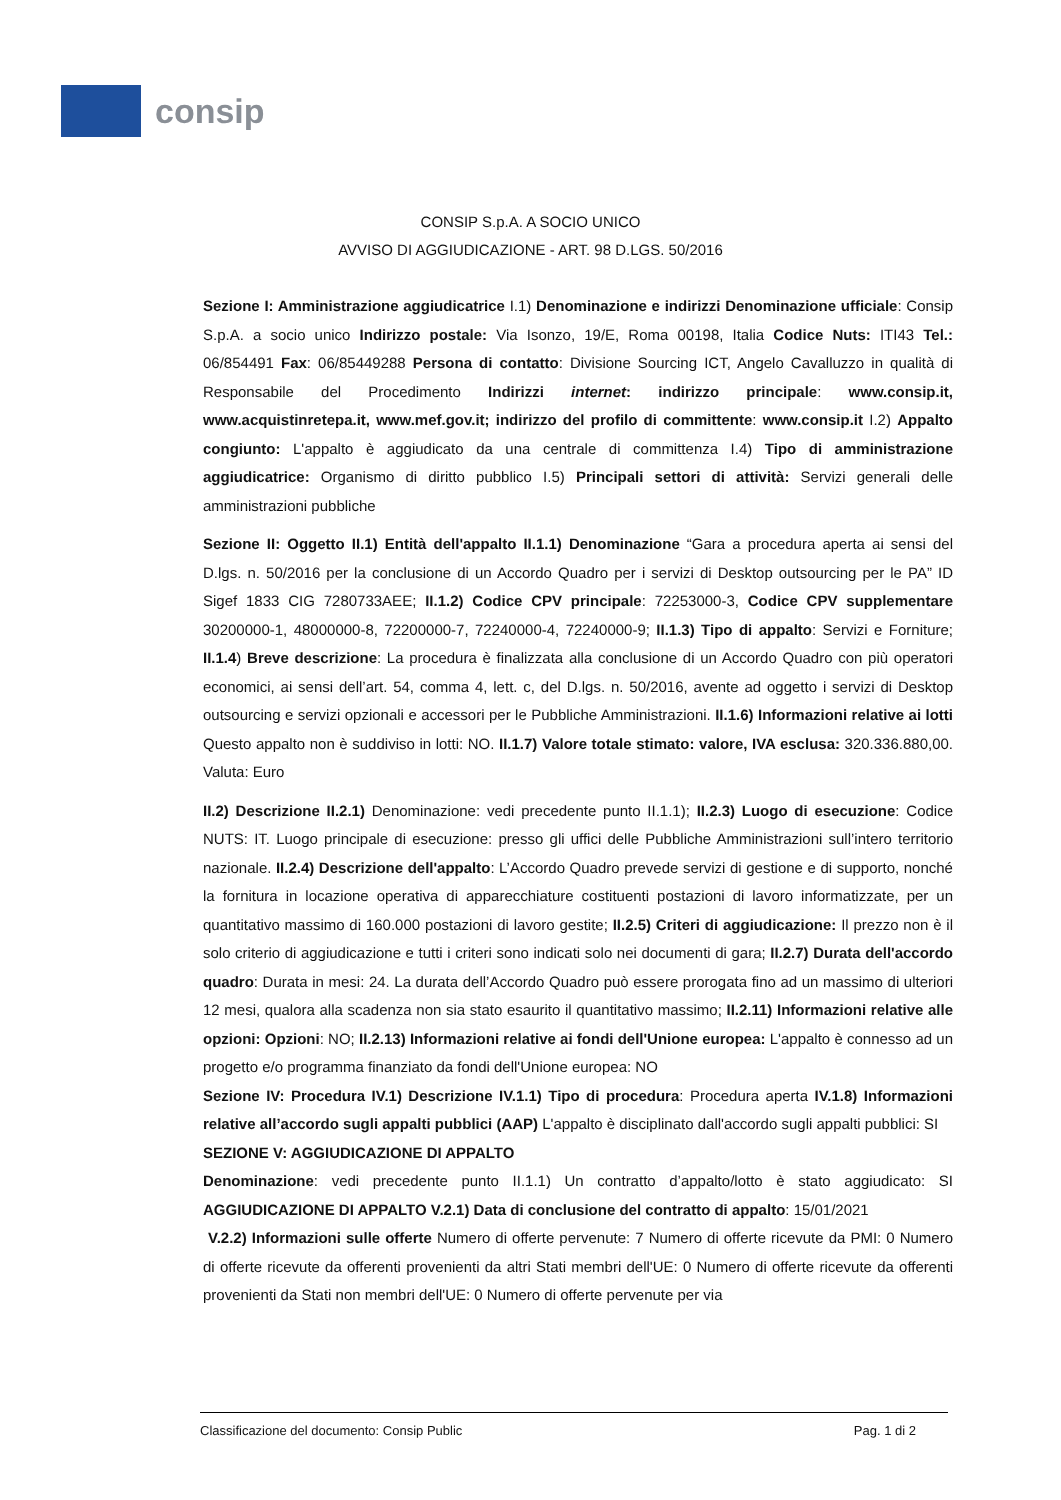consip
CONSIP S.p.A. A SOCIO UNICO
AVVISO DI AGGIUDICAZIONE - ART. 98 D.LGS. 50/2016
Sezione I: Amministrazione aggiudicatrice I.1) Denominazione e indirizzi Denominazione ufficiale: Consip S.p.A. a socio unico Indirizzo postale: Via Isonzo, 19/E, Roma 00198, Italia Codice Nuts: ITI43 Tel.: 06/854491 Fax: 06/85449288 Persona di contatto: Divisione Sourcing ICT, Angelo Cavalluzzo in qualità di Responsabile del Procedimento Indirizzi internet: indirizzo principale: www.consip.it, www.acquistinretepa.it, www.mef.gov.it; indirizzo del profilo di committente: www.consip.it I.2) Appalto congiunto: L'appalto è aggiudicato da una centrale di committenza I.4) Tipo di amministrazione aggiudicatrice: Organismo di diritto pubblico I.5) Principali settori di attività: Servizi generali delle amministrazioni pubbliche
Sezione II: Oggetto II.1) Entità dell'appalto II.1.1) Denominazione “Gara a procedura aperta ai sensi del D.lgs. n. 50/2016 per la conclusione di un Accordo Quadro per i servizi di Desktop outsourcing per le PA” ID Sigef 1833 CIG 7280733AEE; II.1.2) Codice CPV principale: 72253000-3, Codice CPV supplementare 30200000-1, 48000000-8, 72200000-7, 72240000-4, 72240000-9; II.1.3) Tipo di appalto: Servizi e Forniture; II.1.4) Breve descrizione: La procedura è finalizzata alla conclusione di un Accordo Quadro con più operatori economici, ai sensi dell’art. 54, comma 4, lett. c, del D.lgs. n. 50/2016, avente ad oggetto i servizi di Desktop outsourcing e servizi opzionali e accessori per le Pubbliche Amministrazioni. II.1.6) Informazioni relative ai lotti Questo appalto non è suddiviso in lotti: NO. II.1.7) Valore totale stimato: valore, IVA esclusa: 320.336.880,00. Valuta: Euro
II.2) Descrizione II.2.1) Denominazione: vedi precedente punto II.1.1); II.2.3) Luogo di esecuzione: Codice NUTS: IT. Luogo principale di esecuzione: presso gli uffici delle Pubbliche Amministrazioni sull’intero territorio nazionale. II.2.4) Descrizione dell'appalto: L’Accordo Quadro prevede servizi di gestione e di supporto, nonché la fornitura in locazione operativa di apparecchiature costituenti postazioni di lavoro informatizzate, per un quantitativo massimo di 160.000 postazioni di lavoro gestite; II.2.5) Criteri di aggiudicazione: Il prezzo non è il solo criterio di aggiudicazione e tutti i criteri sono indicati solo nei documenti di gara; II.2.7) Durata dell'accordo quadro: Durata in mesi: 24. La durata dell’Accordo Quadro può essere prorogata fino ad un massimo di ulteriori 12 mesi, qualora alla scadenza non sia stato esaurito il quantitativo massimo; II.2.11) Informazioni relative alle opzioni: Opzioni: NO; II.2.13) Informazioni relative ai fondi dell'Unione europea: L'appalto è connesso ad un progetto e/o programma finanziato da fondi dell'Unione europea: NO
Sezione IV: Procedura IV.1) Descrizione IV.1.1) Tipo di procedura: Procedura aperta IV.1.8) Informazioni relative all’accordo sugli appalti pubblici (AAP) L'appalto è disciplinato dall'accordo sugli appalti pubblici: SI
SEZIONE V: AGGIUDICAZIONE DI APPALTO
Denominazione: vedi precedente punto II.1.1) Un contratto d’appalto/lotto è stato aggiudicato: SI AGGIUDICAZIONE DI APPALTO V.2.1) Data di conclusione del contratto di appalto: 15/01/2021
V.2.2) Informazioni sulle offerte Numero di offerte pervenute: 7 Numero di offerte ricevute da PMI: 0 Numero di offerte ricevute da offerenti provenienti da altri Stati membri dell'UE: 0 Numero di offerte ricevute da offerenti provenienti da Stati non membri dell'UE: 0 Numero di offerte pervenute per via
Classificazione del documento: Consip Public Pag. 1 di 2